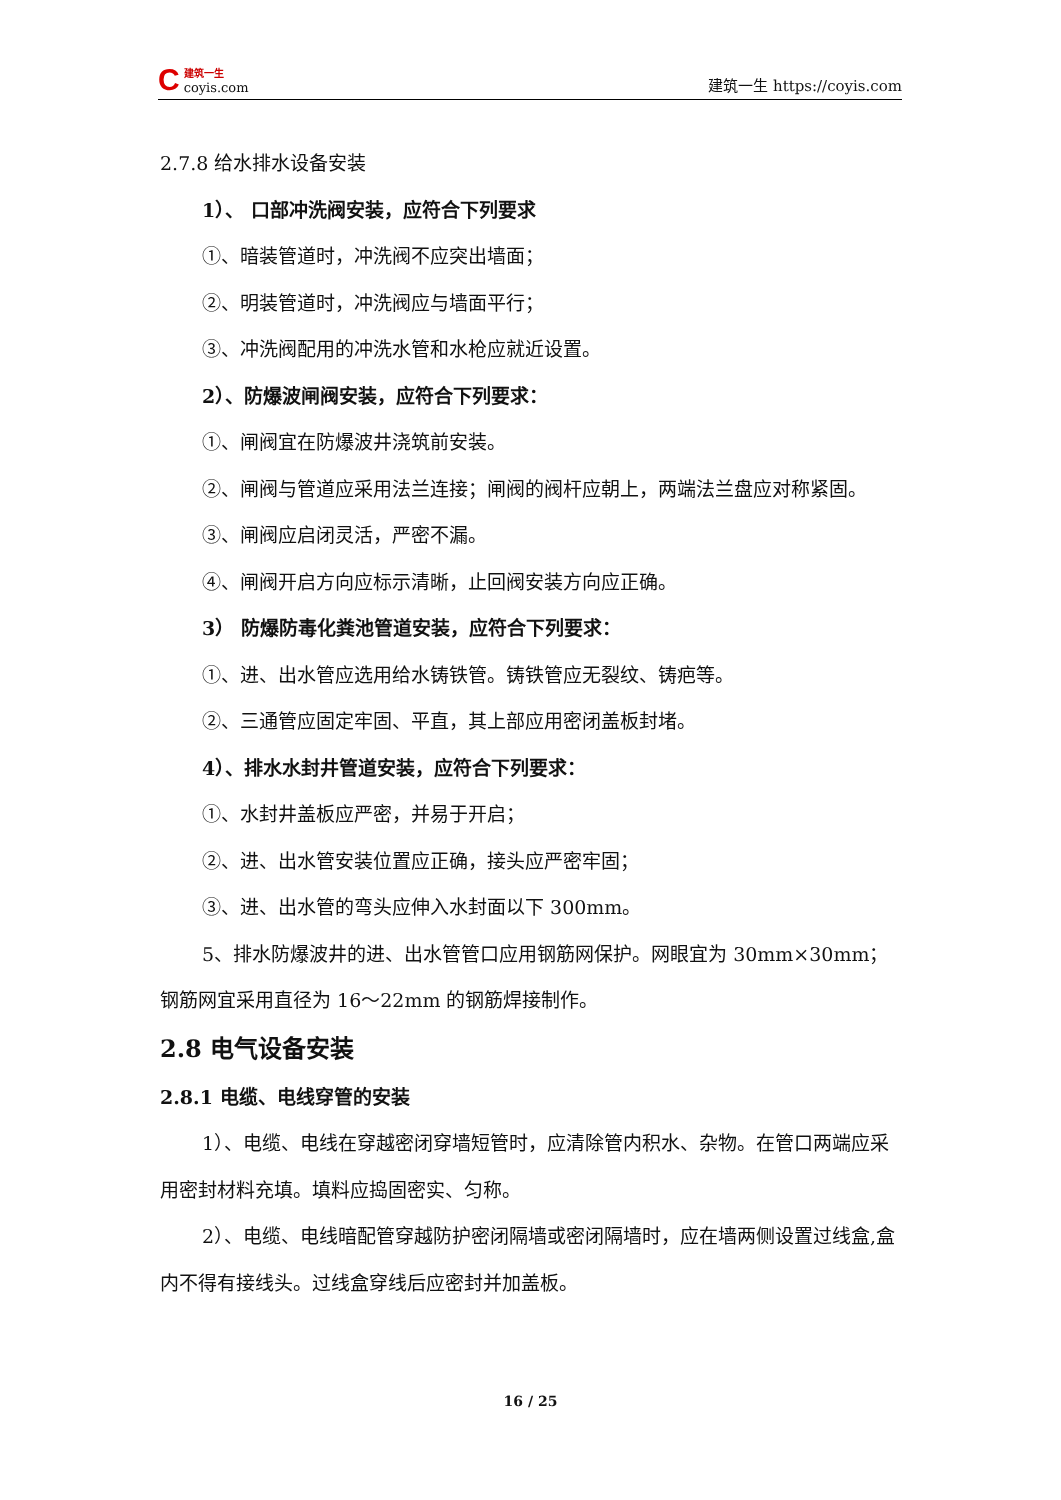C建筑一生
coyis.com
建筑一生 https://coyis.com
2.7.8 给水排水设备安装
1）、 口部冲洗阀安装，应符合下列要求
①、暗装管道时，冲洗阀不应突出墙面；
②、明装管道时，冲洗阀应与墙面平行；
③、冲洗阀配用的冲洗水管和水枪应就近设置。
2）、防爆波闸阀安装，应符合下列要求：
①、闸阀宜在防爆波井浇筑前安装。
②、闸阀与管道应采用法兰连接；闸阀的阀杆应朝上，两端法兰盘应对称紧固。
③、闸阀应启闭灵活，严密不漏。
④、闸阀开启方向应标示清晰，止回阀安装方向应正确。
3） 防爆防毒化粪池管道安装，应符合下列要求：
①、进、出水管应选用给水铸铁管。铸铁管应无裂纹、铸疤等。
②、三通管应固定牢固、平直，其上部应用密闭盖板封堵。
4）、排水水封井管道安装，应符合下列要求：
①、水封井盖板应严密，并易于开启；
②、进、出水管安装位置应正确，接头应严密牢固；
③、进、出水管的弯头应伸入水封面以下 300mm。
5、排水防爆波井的进、出水管管口应用钢筋网保护。网眼宜为 30mm×30mm；钢筋网宜采用直径为 16～22mm 的钢筋焊接制作。
2.8 电气设备安装
2.8.1 电缆、电线穿管的安装
1）、电缆、电线在穿越密闭穿墙短管时，应清除管内积水、杂物。在管口两端应采用密封材料充填。填料应捣固密实、匀称。
2）、电缆、电线暗配管穿越防护密闭隔墙或密闭隔墙时，应在墙两侧设置过线盒,盒内不得有接线头。过线盒穿线后应密封并加盖板。
16 / 25